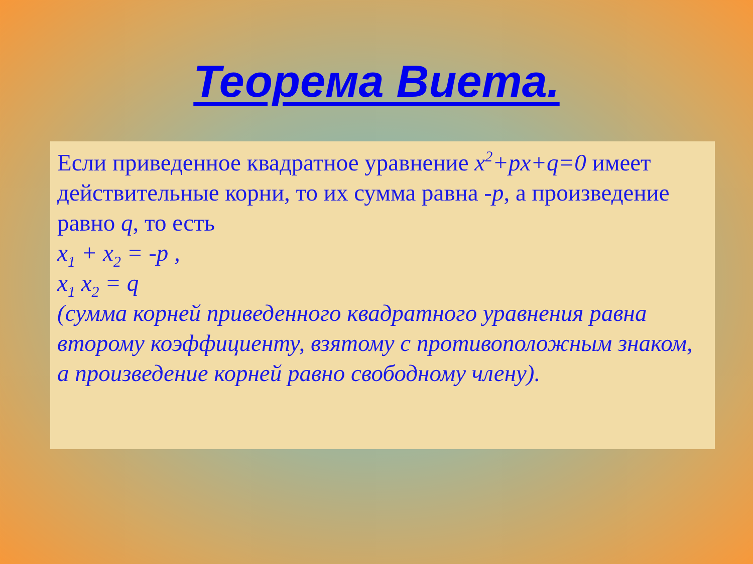Теорема Виета.
Если приведенное квадратное уравнение x<sup>2</sup>+px+q=0 имеет действительные корни, то их сумма равна -p, а произведение равно q, то есть
x<sub>1</sub> + x<sub>2</sub> = -p ,
x<sub>1</sub> x<sub>2</sub> = q
(сумма корней приведенного квадратного уравнения равна второму коэффициенту, взятому с противоположным знаком, а произведение корней равно свободному члену).